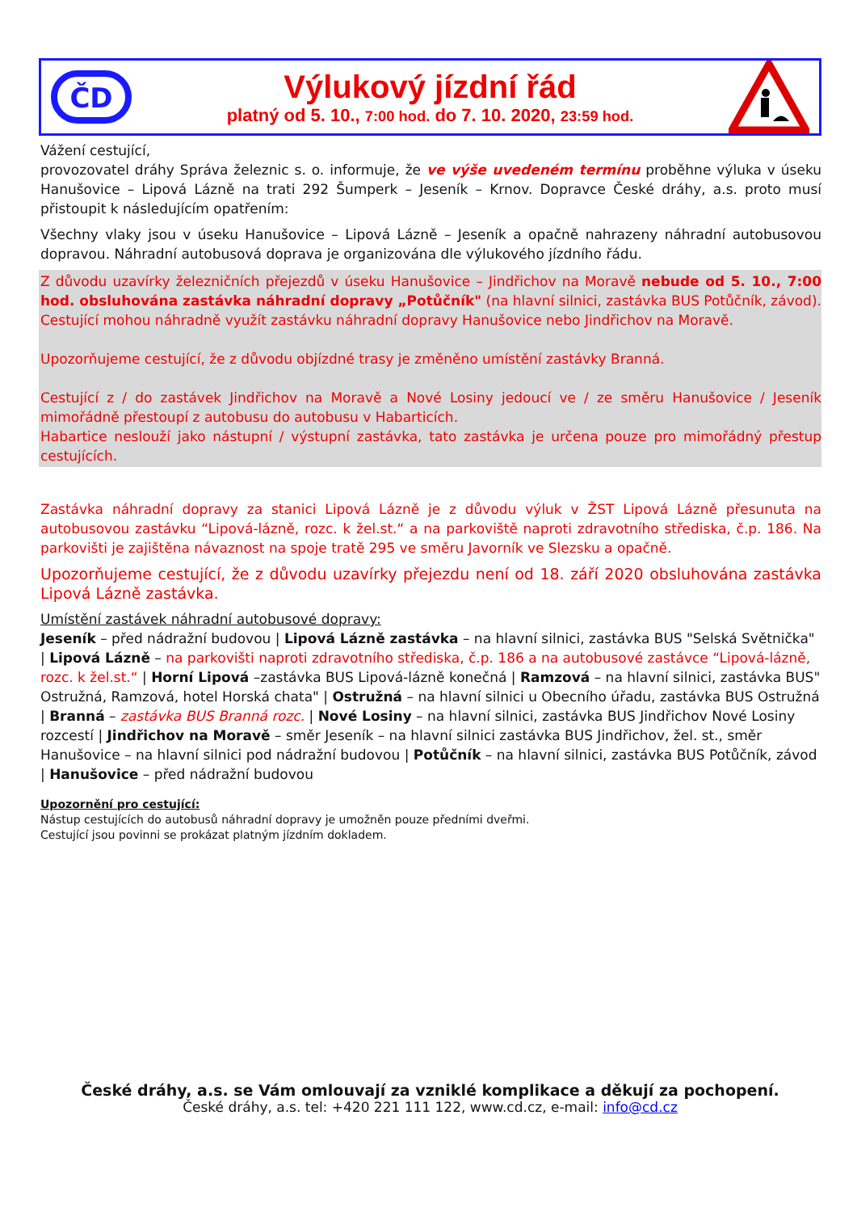ČD
Výlukový jízdní řád
platný od 5. 10., 7:00 hod. do 7. 10. 2020, 23:59 hod.
Vážení cestující,
provozovatel dráhy Správa železnic s. o. informuje, že ve výše uvedeném termínu proběhne výluka v úseku Hanušovice – Lipová Lázně na trati 292 Šumperk – Jeseník – Krnov. Dopravce České dráhy, a.s. proto musí přistoupit k následujícím opatřením:
Všechny vlaky jsou v úseku Hanušovice – Lipová Lázně – Jeseník a opačně nahrazeny náhradní autobusovou dopravou. Náhradní autobusová doprava je organizována dle výlukového jízdního řádu.
Z důvodu uzavírky železničních přejezdů v úseku Hanušovice – Jindřichov na Moravě nebude od 5. 10., 7:00 hod. obsluhována zastávka náhradní dopravy „Potůčník" (na hlavní silnici, zastávka BUS Potůčník, závod).
Cestující mohou náhradně využít zastávku náhradní dopravy Hanušovice nebo Jindřichov na Moravě.
Upozorňujeme cestující, že z důvodu objízdné trasy je změněno umístění zastávky Branná.
Cestující z / do zastávek Jindřichov na Moravě a Nové Losiny jedoucí ve / ze směru Hanušovice / Jeseník mimořádně přestoupí z autobusu do autobusu v Habarticích.
Habartice neslouží jako nástupní / výstupní zastávka, tato zastávka je určena pouze pro mimořádný přestup cestujících.
Zastávka náhradní dopravy za stanici Lipová Lázně je z důvodu výluk v ŽST Lipová Lázně přesunuta na autobusovou zastávku “Lipová-lázně, rozc. k žel.st.“ a na parkoviště naproti zdravotního střediska, č.p. 186. Na parkovišti je zajištěna návaznost na spoje tratě 295 ve směru Javorník ve Slezsku a opačně.
Upozorňujeme cestující, že z důvodu uzavírky přejezdu není od 18. září 2020 obsluhována zastávka Lipová Lázně zastávka.
Umístění zastávek náhradní autobusové dopravy:
Jeseník – před nádražní budovou | Lipová Lázně zastávka – na hlavní silnici, zastávka BUS "Selská Světnička" | Lipová Lázně – na parkovišti naproti zdravotního střediska, č.p. 186 a na autobusové zastávce “Lipová-lázně, rozc. k žel.st.“ | Horní Lipová –zastávka BUS Lipová-lázně konečná | Ramzová – na hlavní silnici, zastávka BUS" Ostružná, Ramzová, hotel Horská chata" | Ostružná – na hlavní silnici u Obecního úřadu, zastávka BUS Ostružná | Branná – zastávka BUS Branná rozc. | Nové Losiny – na hlavní silnici, zastávka BUS Jindřichov Nové Losiny rozcestí | Jindřichov na Moravě – směr Jeseník – na hlavní silnici zastávka BUS Jindřichov, žel. st., směr Hanušovice – na hlavní silnici pod nádražní budovou | Potůčník – na hlavní silnici, zastávka BUS Potůčník, závod | Hanušovice – před nádražní budovou
Upozornění pro cestující:
Nástup cestujících do autobusů náhradní dopravy je umožněn pouze předními dveřmi.
Cestující jsou povinni se prokázat platným jízdním dokladem.
České dráhy, a.s. se Vám omlouvají za vzniklé komplikace a děkují za pochopení.
České dráhy, a.s. tel: +420 221 111 122, www.cd.cz, e-mail: info@cd.cz